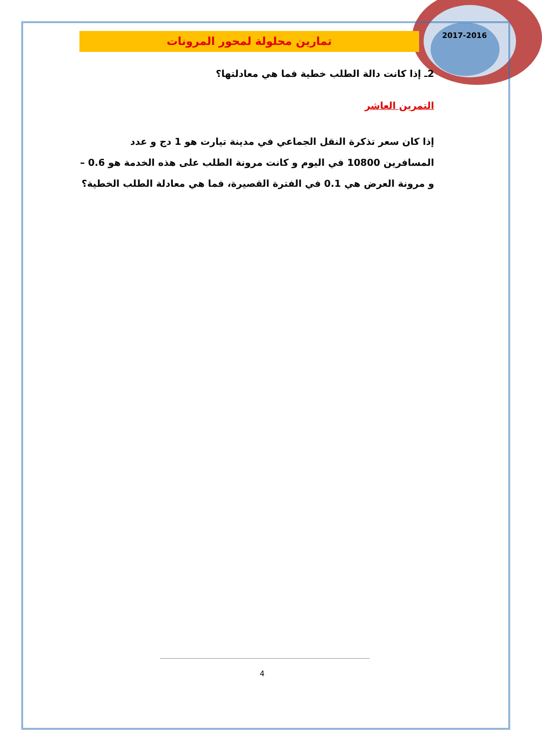2017-2016
تمارين محلولة لمحور المرونات
2ـ إذا كانت دالة الطلب خطية فما هي معادلتها؟
التمرين العاشر
إذا كان سعر تذكرة النقل الجماعي في مدينة تيارت هو 1 دج و عدد المسافرين 10800 في اليوم و كانت مرونة الطلب على هذه الخدمة هو 0.6 – و مرونة العرض هي 0.1 في الفترة القصيرة، فما هي معادلة الطلب الخطية؟
4